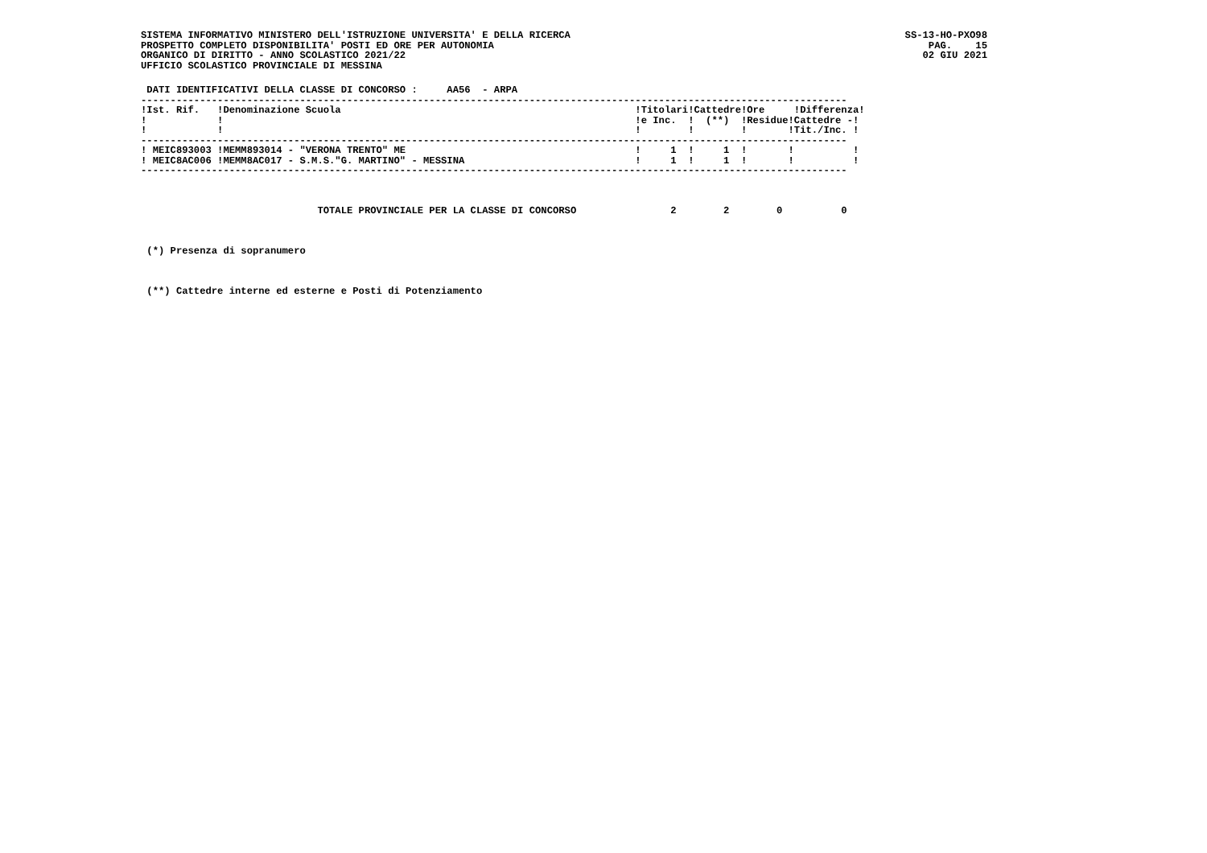SISTEMA INFORMATIVO MINISTERO DELL'ISTRUZIONE UNIVERSITA' E DELLA RICERCA
PROSPETTO COMPLETO DISPONIBILITA' POSTI ED ORE PER AUTONOMIA
ORGANICO DI DIRITTO - ANNO SCOLASTICO 2021/22
UFFICIO SCOLASTICO PROVINCIALE DI MESSINA
SS-13-HO-PXO98
PAG. 15
02 GIU 2021
 DATI IDENTIFICATIVI DELLA CLASSE DI CONCORSO :     AA56  - ARPA
------------------------------------------------------------------------------------------------------------------------
!Ist. Rif.   !Denominazione Scuola                                                  !Titolari!Cattedre!Ore     !Differenza!
!            !                                                                      !e Inc.  !  (**)  !Residue!Cattedre -!
!            !                                                                      !        !        !       !Tit./Inc. !
------------------------------------------------------------------------------------------------------------------------
! MEIC893003 !MEMM893014 - "VERONA TRENTO" ME                                       !     1  !     1  !       !          !
! MEIC8AC006 !MEMM8AC017 - S.M.S."G. MARTINO" - MESSINA                             !     1  !     1  !       !          !
------------------------------------------------------------------------------------------------------------------------



                              TOTALE PROVINCIALE PER LA CLASSE DI CONCORSO                2        2        0          0



 (*) Presenza di sopranumero



 (**) Cattedre interne ed esterne e Posti di Potenziamento